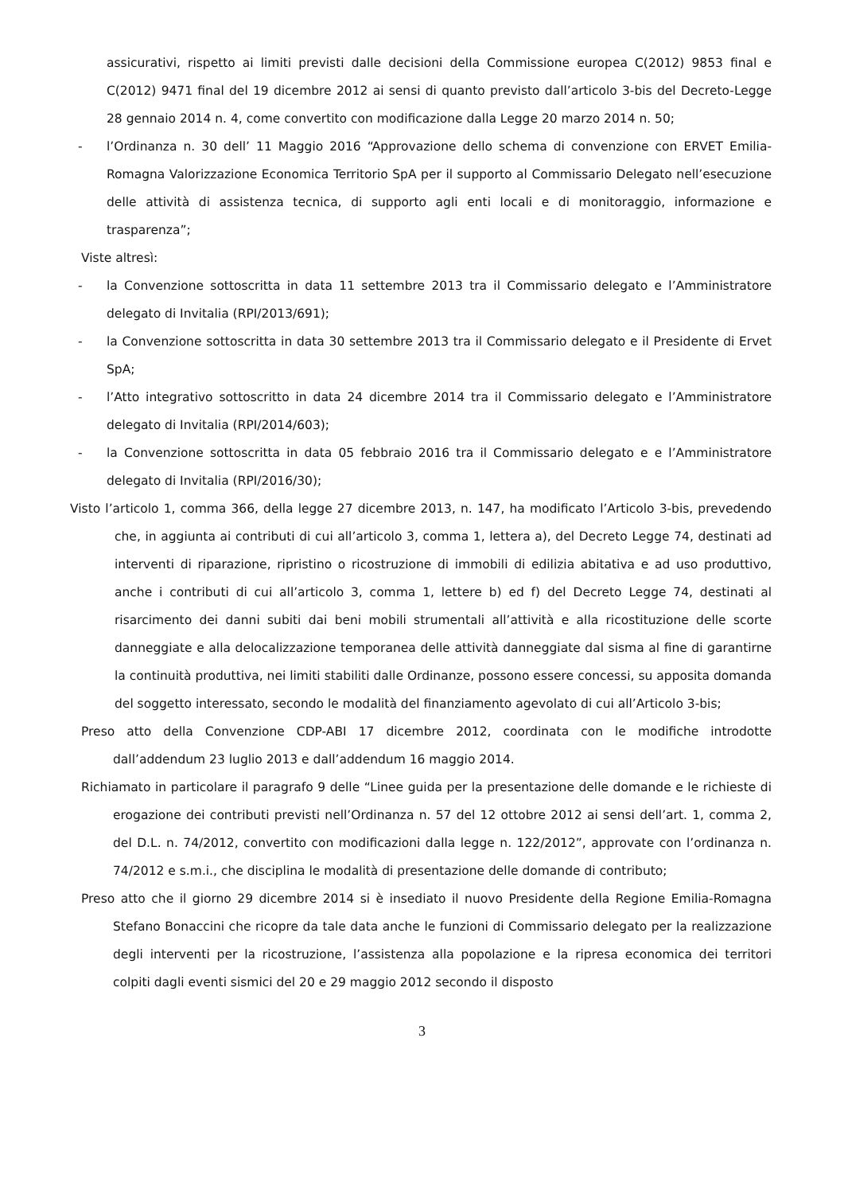assicurativi, rispetto ai limiti previsti dalle decisioni della Commissione europea C(2012) 9853 final e C(2012) 9471 final del 19 dicembre 2012 ai sensi di quanto previsto dall’articolo 3-bis del Decreto-Legge 28 gennaio 2014 n. 4, come convertito con modificazione dalla Legge 20 marzo 2014 n. 50;
- l’Ordinanza n. 30 dell’ 11 Maggio 2016 “Approvazione dello schema di convenzione con ERVET Emilia-Romagna Valorizzazione Economica Territorio SpA per il supporto al Commissario Delegato nell’esecuzione delle attività di assistenza tecnica, di supporto agli enti locali e di monitoraggio, informazione e trasparenza”;
Viste altresì:
- la Convenzione sottoscritta in data 11 settembre 2013 tra il Commissario delegato e l’Amministratore delegato di Invitalia (RPI/2013/691);
- la Convenzione sottoscritta in data 30 settembre 2013 tra il Commissario delegato e il Presidente di Ervet SpA;
- l’Atto integrativo sottoscritto in data 24 dicembre 2014 tra il Commissario delegato e l’Amministratore delegato di Invitalia (RPI/2014/603);
- la Convenzione sottoscritta in data 05 febbraio 2016 tra il Commissario delegato e e l’Amministratore delegato di Invitalia (RPI/2016/30);
Visto l’articolo 1, comma 366, della legge 27 dicembre 2013, n. 147, ha modificato l’Articolo 3-bis, prevedendo che, in aggiunta ai contributi di cui all’articolo 3, comma 1, lettera a), del Decreto Legge 74, destinati ad interventi di riparazione, ripristino o ricostruzione di immobili di edilizia abitativa e ad uso produttivo, anche i contributi di cui all’articolo 3, comma 1, lettere b) ed f) del Decreto Legge 74, destinati al risarcimento dei danni subiti dai beni mobili strumentali all’attività e alla ricostituzione delle scorte danneggiate e alla delocalizzazione temporanea delle attività danneggiate dal sisma al fine di garantirne la continuità produttiva, nei limiti stabiliti dalle Ordinanze, possono essere concessi, su apposita domanda del soggetto interessato, secondo le modalità del finanziamento agevolato di cui all’Articolo 3-bis;
Preso atto della Convenzione CDP-ABI 17 dicembre 2012, coordinata con le modifiche introdotte dall’addendum 23 luglio 2013 e dall’addendum 16 maggio 2014.
Richiamato in particolare il paragrafo 9 delle “Linee guida per la presentazione delle domande e le richieste di erogazione dei contributi previsti nell’Ordinanza n. 57 del 12 ottobre 2012 ai sensi dell’art. 1, comma 2, del D.L. n. 74/2012, convertito con modificazioni dalla legge n. 122/2012”, approvate con l’ordinanza n. 74/2012 e s.m.i., che disciplina le modalità di presentazione delle domande di contributo;
Preso atto che il giorno 29 dicembre 2014 si è insediato il nuovo Presidente della Regione Emilia-Romagna Stefano Bonaccini che ricopre da tale data anche le funzioni di Commissario delegato per la realizzazione degli interventi per la ricostruzione, l’assistenza alla popolazione e la ripresa economica dei territori colpiti dagli eventi sismici del 20 e 29 maggio 2012 secondo il disposto
3